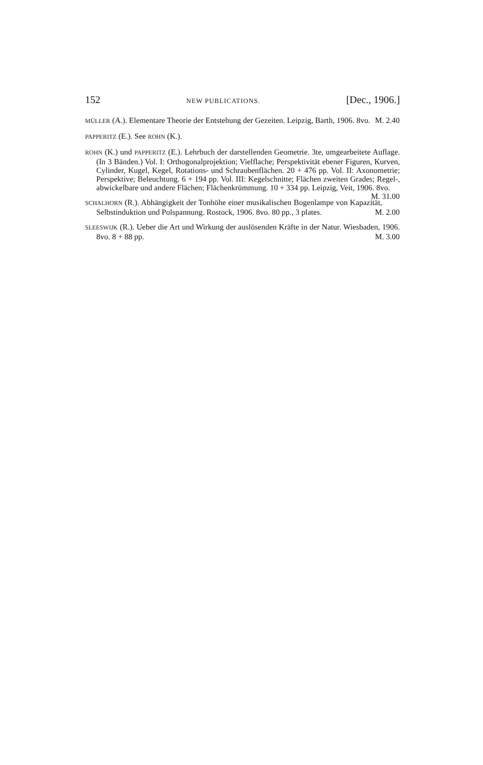152 NEW PUBLICATIONS. [Dec., 1906.]
MÜLLER (A.). Elementare Theorie der Entstehung der Gezeiten. Leipzig, Barth, 1906. 8vo. M. 2.40
PAPPERITZ (E.). See ROHN (K.).
ROHN (K.) und PAPPERITZ (E.). Lehrbuch der darstellenden Geometrie. 3te, umgearbeitete Auflage. (In 3 Bänden.) Vol. I: Orthogonalprojektion; Vielflache; Perspektivität ebener Figuren, Kurven, Cylinder, Kugel, Kegel, Rotations- und Schraubenflächen. 20 + 476 pp. Vol. II: Axonometrie; Perspektive; Beleuchtung. 6 + 194 pp. Vol. III: Kegelschnitte; Flächen zweiten Grades; Regel-, abwickelbare und andere Flächen; Flächenkrümmung. 10 + 334 pp. Leipzig, Veit, 1906. 8vo. M. 31.00
SCHALHORN (R.). Abhängigkeit der Tonhöhe einer musikalischen Bogenlampe von Kapazität, Selbstinduktion und Polspannung. Rostock, 1906. 8vo. 80 pp., 3 plates. M. 2.00
SLEESWIJK (R.). Ueber die Art und Wirkung der auslösenden Kräfte in der Natur. Wiesbaden, 1906. 8vo. 8 + 88 pp. M. 3.00